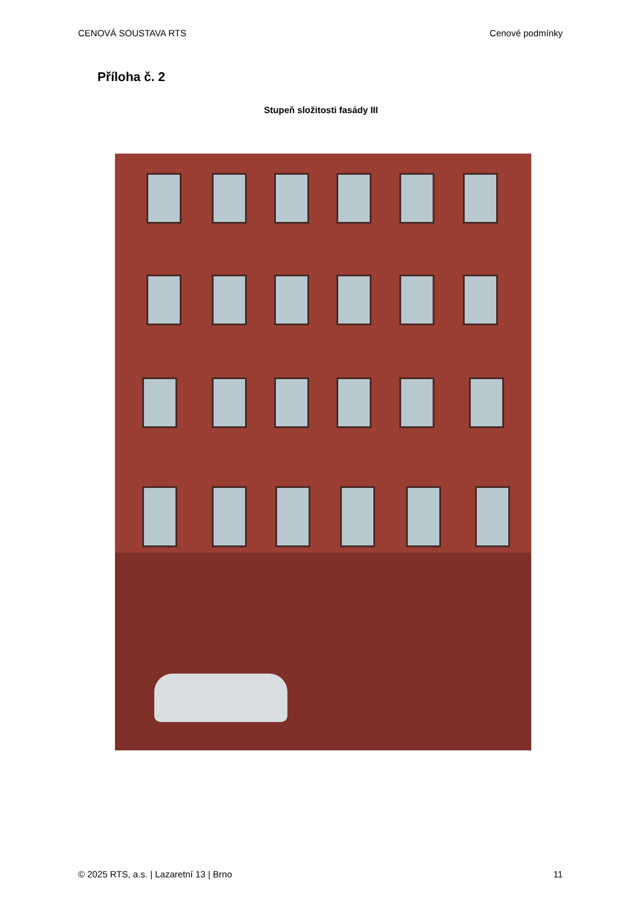CENOVÁ SOUSTAVA RTS Cenové podmínky
Příloha č. 2
Stupeň složitosti fasády III
© 2025 RTS, a.s. | Lazaretní 13 | Brno 11